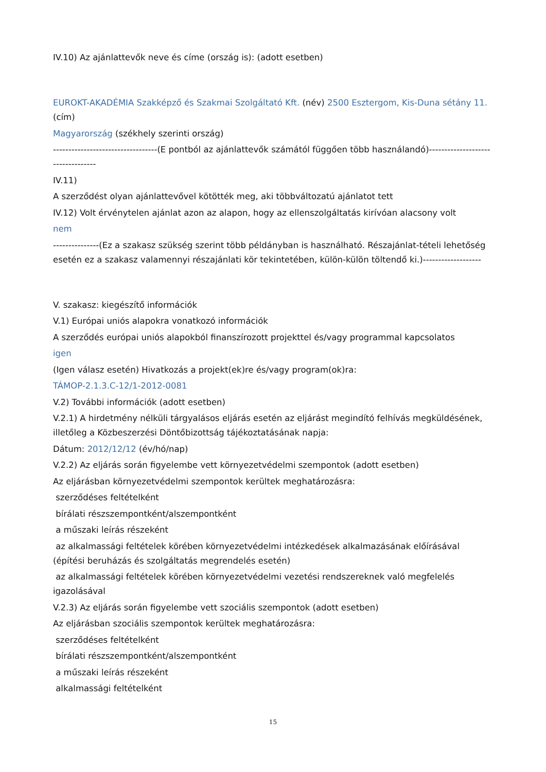IV.10) Az ajánlattevők neve és címe (ország is): (adott esetben)
EUROKT-AKADÉMIA Szakképző és Szakmai Szolgáltató Kft. (név) 2500 Esztergom, Kis-Duna sétány 11. (cím)
Magyarország (székhely szerinti ország)
----------------------------------(E pontból az ajánlattevők számától függően több használandó)----------------------------------
IV.11)
A szerződést olyan ajánlattevővel kötötték meg, aki többváltozatú ajánlatot tett
IV.12) Volt érvénytelen ajánlat azon az alapon, hogy az ellenszolgáltatás kirívóan alacsony volt
nem
---------------(Ez a szakasz szükség szerint több példányban is használható. Részajánlat-tételi lehetőség esetén ez a szakasz valamennyi részajánlati kör tekintetében, külön-külön töltendő ki.)-------------------
V. szakasz: kiegészítő információk
V.1) Európai uniós alapokra vonatkozó információk
A szerződés európai uniós alapokból finanszírozott projekttel és/vagy programmal kapcsolatos
igen
(Igen válasz esetén) Hivatkozás a projekt(ek)re és/vagy program(ok)ra:
TÁMOP-2.1.3.C-12/1-2012-0081
V.2) További információk (adott esetben)
V.2.1) A hirdetmény nélküli tárgyalásos eljárás esetén az eljárást megindító felhívás megküldésének, illetőleg a Közbeszerzési Döntőbizottság tájékoztatásának napja:
Dátum: 2012/12/12 (év/hó/nap)
V.2.2) Az eljárás során figyelembe vett környezetvédelmi szempontok (adott esetben)
Az eljárásban környezetvédelmi szempontok kerültek meghatározásra:
szerződéses feltételként
bírálati részszempontként/alszempontként
a műszaki leírás részeként
az alkalmassági feltételek körében környezetvédelmi intézkedések alkalmazásának előírásával (építési beruházás és szolgáltatás megrendelés esetén)
az alkalmassági feltételek körében környezetvédelmi vezetési rendszereknek való megfelelés igazolásával
V.2.3) Az eljárás során figyelembe vett szociális szempontok (adott esetben)
Az eljárásban szociális szempontok kerültek meghatározásra:
szerződéses feltételként
bírálati részszempontként/alszempontként
a műszaki leírás részeként
alkalmassági feltételként
15